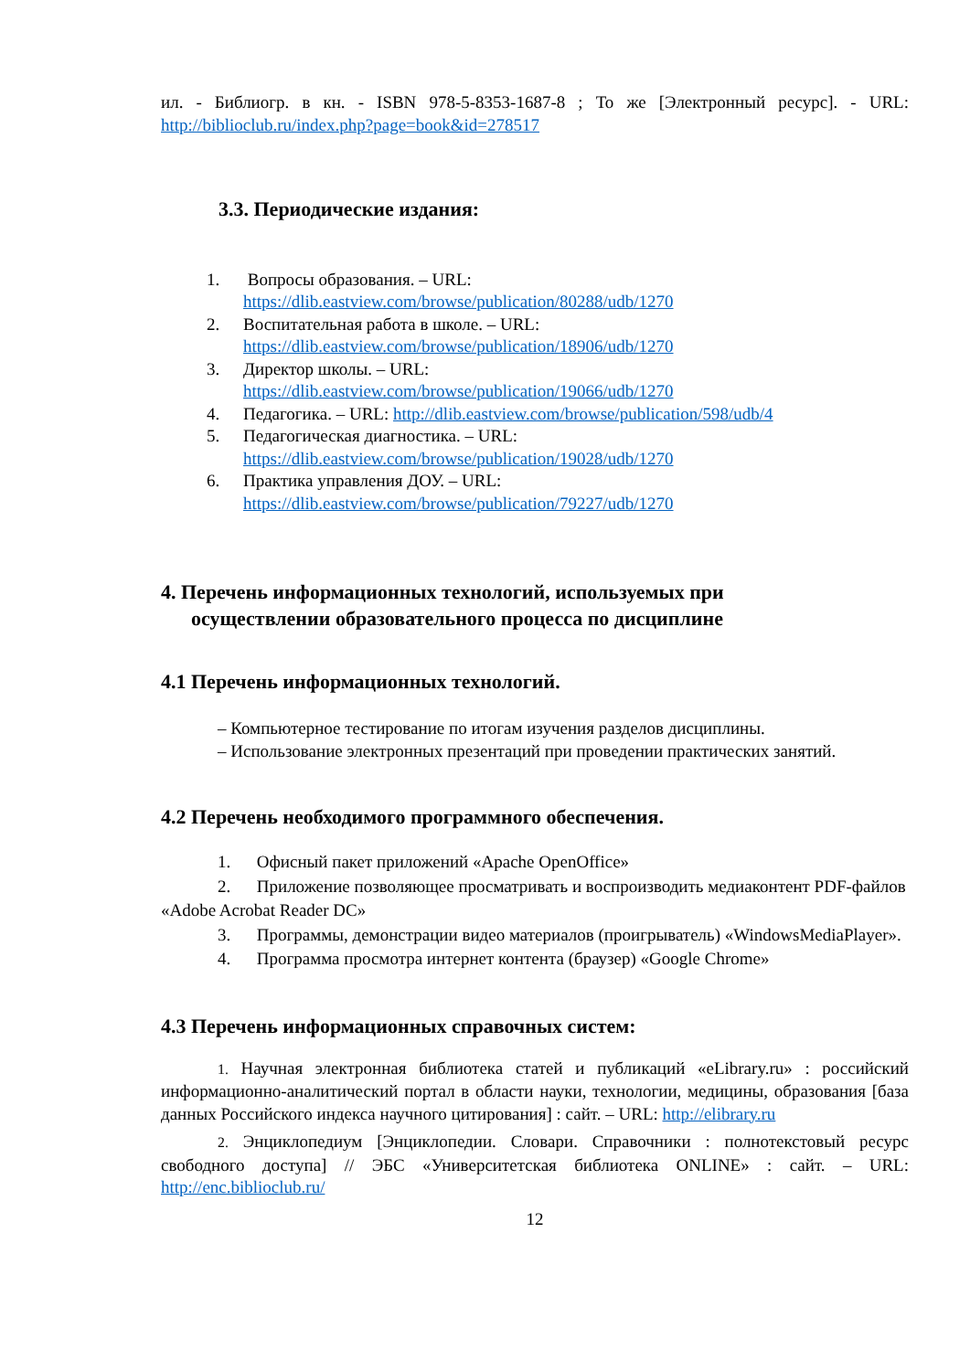ил. - Библиогр. в кн. - ISBN 978-5-8353-1687-8 ; То же [Электронный ресурс]. - URL: http://biblioclub.ru/index.php?page=book&id=278517
3.3. Периодические издания:
1. Вопросы образования. – URL:
https://dlib.eastview.com/browse/publication/80288/udb/1270
2. Воспитательная работа в школе. – URL:
https://dlib.eastview.com/browse/publication/18906/udb/1270
3. Директор школы. – URL:
https://dlib.eastview.com/browse/publication/19066/udb/1270
4. Педагогика. – URL: http://dlib.eastview.com/browse/publication/598/udb/4
5. Педагогическая диагностика. – URL:
https://dlib.eastview.com/browse/publication/19028/udb/1270
6. Практика управления ДОУ. – URL:
https://dlib.eastview.com/browse/publication/79227/udb/1270
4. Перечень информационных технологий, используемых при
осуществлении образовательного процесса по дисциплине
4.1 Перечень информационных технологий.
– Компьютерное тестирование по итогам изучения разделов дисциплины.
– Использование электронных презентаций при проведении практических занятий.
4.2 Перечень необходимого программного обеспечения.
1. Офисный пакет приложений «Apache OpenOffice»
2. Приложение позволяющее просматривать и воспроизводить медиаконтент PDF-файлов «Adobe Acrobat Reader DC»
3. Программы, демонстрации видео материалов (проигрыватель) «WindowsMediaPlayer».
4. Программа просмотра интернет контента (браузер) «Google Chrome»
4.3 Перечень информационных справочных систем:
1. Научная электронная библиотека статей и публикаций «eLibrary.ru» : российский информационно-аналитический портал в области науки, технологии, медицины, образования [база данных Российского индекса научного цитирования] : сайт. – URL: http://elibrary.ru
2. Энциклопедиум [Энциклопедии. Словари. Справочники : полнотекстовый ресурс свободного доступа] // ЭБС «Университетская библиотека ONLINE» : сайт. – URL: http://enc.biblioclub.ru/
12